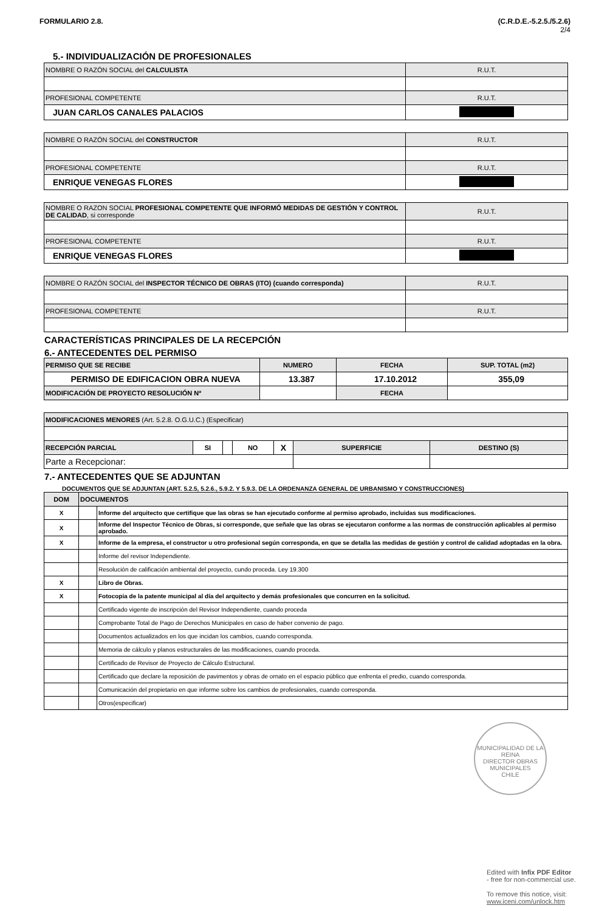FORMULARIO 2.8. (C.R.D.E.-5.2.5./5.2.6)
2/4
5.- INDIVIDUALIZACIÓN DE PROFESIONALES
| NOMBRE O RAZÓN SOCIAL del CALCULISTA | R.U.T. |
| PROFESIONAL COMPETENTE | R.U.T. |
| JUAN CARLOS CANALES PALACIOS | |
| NOMBRE O RAZÓN SOCIAL del CONSTRUCTOR | R.U.T. |
| PROFESIONAL COMPETENTE | R.U.T. |
| ENRIQUE VENEGAS FLORES | |
| NOMBRE O RAZON SOCIAL PROFESIONAL COMPETENTE QUE INFORMÓ MEDIDAS DE GESTIÓN Y CONTROL DE CALIDAD , si corresponde | R.U.T. |
| PROFESIONAL COMPETENTE | R.U.T. |
| ENRIQUE VENEGAS FLORES | |
| NOMBRE O RAZÓN SOCIAL del INSPECTOR TÉCNICO DE OBRAS (ITO) (cuando corresponda) | R.U.T. |
| PROFESIONAL COMPETENTE | R.U.T. |
CARACTERÍSTICAS PRINCIPALES DE LA RECEPCIÓN
6.- ANTECEDENTES DEL PERMISO
| PERMISO QUE SE RECIBE | NUMERO | FECHA | SUP. TOTAL (m2) |
| PERMISO DE EDIFICACION OBRA NUEVA | 13.387 | 17.10.2012 | 355,09 |
| MODIFICACIÓN DE PROYECTO RESOLUCIÓN Nº | | FECHA | |
| MODIFICACIONES MENORES (Art. 5.2.8. O.G.U.C.) (Especificar) | | | | | | |
| RECEPCIÓN PARCIAL | SI | | NO | X | SUPERFICIE | DESTINO (S) |
| Parte a Recepcionar: | | | | | | |
7.- ANTECEDENTES QUE SE ADJUNTAN
DOCUMENTOS QUE SE ADJUNTAN (ART. 5.2.5, 5.2.6., 5.9.2. Y 5.9.3. DE LA ORDENANZA GENERAL DE URBANISMO Y CONSTRUCCIONES)
| DOM | DOCUMENTOS | |
| --- | --- | --- |
| X | | Informe del arquitecto que certifique que las obras se han ejecutado conforme al permiso aprobado, incluidas sus modificaciones. |
| X | | Informe del Inspector Técnico de Obras, si corresponde, que señale que las obras se ejecutaron conforme a las normas de construcción aplicables al permiso aprobado. |
| X | | Informe de la empresa, el constructor u otro profesional según corresponda, en que se detalla las medidas de gestión y control de calidad adoptadas en la obra. |
| | | Informe del revisor Independiente. |
| | | Resolución de calificación ambiental del proyecto, cundo proceda. Ley 19.300 |
| X | | Libro de Obras. |
| X | | Fotocopia de la patente municipal al día del arquitecto y demás profesionales que concurren en la solicitud. |
| | | Certificado vigente de inscripción del Revisor Independiente, cuando proceda |
| | | Comprobante Total de Pago de Derechos Municipales en caso de haber convenio de pago. |
| | | Documentos actualizados en los que incidan los cambios, cuando corresponda. |
| | | Memoria de cálculo y planos estructurales de las modificaciones, cuando proceda. |
| | | Certificado de Revisor de Proyecto de Cálculo Estructural. |
| | | Certificado que declare la reposición de pavimentos y obras de ornato en el espacio público que enfrenta el predio, cuando corresponda. |
| | | Comunicación del propietario en que informe sobre los cambios de profesionales, cuando corresponda. |
| | | Otros(especificar) |
MUNICIPALIDAD DE LA REINA
DIRECTOR OBRAS MUNICIPALES
CHILE
Edited with Infix PDF Editor
- free for non-commercial use.
To remove this notice, visit:
www.iceni.com/unlock.htm